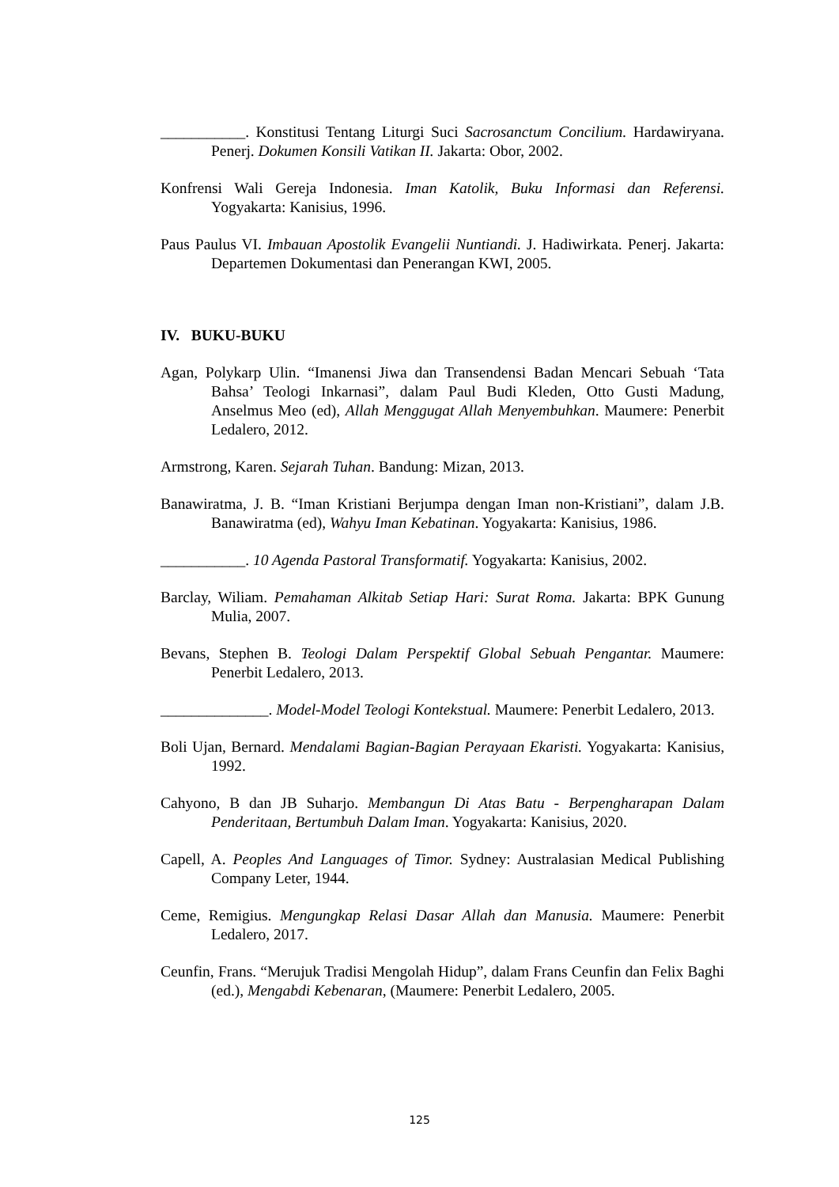___________. Konstitusi Tentang Liturgi Suci Sacrosanctum Concilium. Hardawiryana. Penerj. Dokumen Konsili Vatikan II. Jakarta: Obor, 2002.
Konfrensi Wali Gereja Indonesia. Iman Katolik, Buku Informasi dan Referensi. Yogyakarta: Kanisius, 1996.
Paus Paulus VI. Imbauan Apostolik Evangelii Nuntiandi. J. Hadiwirkata. Penerj. Jakarta: Departemen Dokumentasi dan Penerangan KWI, 2005.
IV. BUKU-BUKU
Agan, Polykarp Ulin. “Imanensi Jiwa dan Transendensi Badan Mencari Sebuah ‘Tata Bahsa’ Teologi Inkarnasi”, dalam Paul Budi Kleden, Otto Gusti Madung, Anselmus Meo (ed), Allah Menggugat Allah Menyembuhkan. Maumere: Penerbit Ledalero, 2012.
Armstrong, Karen. Sejarah Tuhan. Bandung: Mizan, 2013.
Banawiratma, J. B. “Iman Kristiani Berjumpa dengan Iman non-Kristiani”, dalam J.B. Banawiratma (ed), Wahyu Iman Kebatinan. Yogyakarta: Kanisius, 1986.
___________. 10 Agenda Pastoral Transformatif. Yogyakarta: Kanisius, 2002.
Barclay, Wiliam. Pemahaman Alkitab Setiap Hari: Surat Roma. Jakarta: BPK Gunung Mulia, 2007.
Bevans, Stephen B. Teologi Dalam Perspektif Global Sebuah Pengantar. Maumere: Penerbit Ledalero, 2013.
______________. Model-Model Teologi Kontekstual. Maumere: Penerbit Ledalero, 2013.
Boli Ujan, Bernard. Mendalami Bagian-Bagian Perayaan Ekaristi. Yogyakarta: Kanisius, 1992.
Cahyono, B dan JB Suharjo. Membangun Di Atas Batu - Berpengharapan Dalam Penderitaan, Bertumbuh Dalam Iman. Yogyakarta: Kanisius, 2020.
Capell, A. Peoples And Languages of Timor. Sydney: Australasian Medical Publishing Company Leter, 1944.
Ceme, Remigius. Mengungkap Relasi Dasar Allah dan Manusia. Maumere: Penerbit Ledalero, 2017.
Ceunfin, Frans. “Merujuk Tradisi Mengolah Hidup”, dalam Frans Ceunfin dan Felix Baghi (ed.), Mengabdi Kebenaran, (Maumere: Penerbit Ledalero, 2005.
125